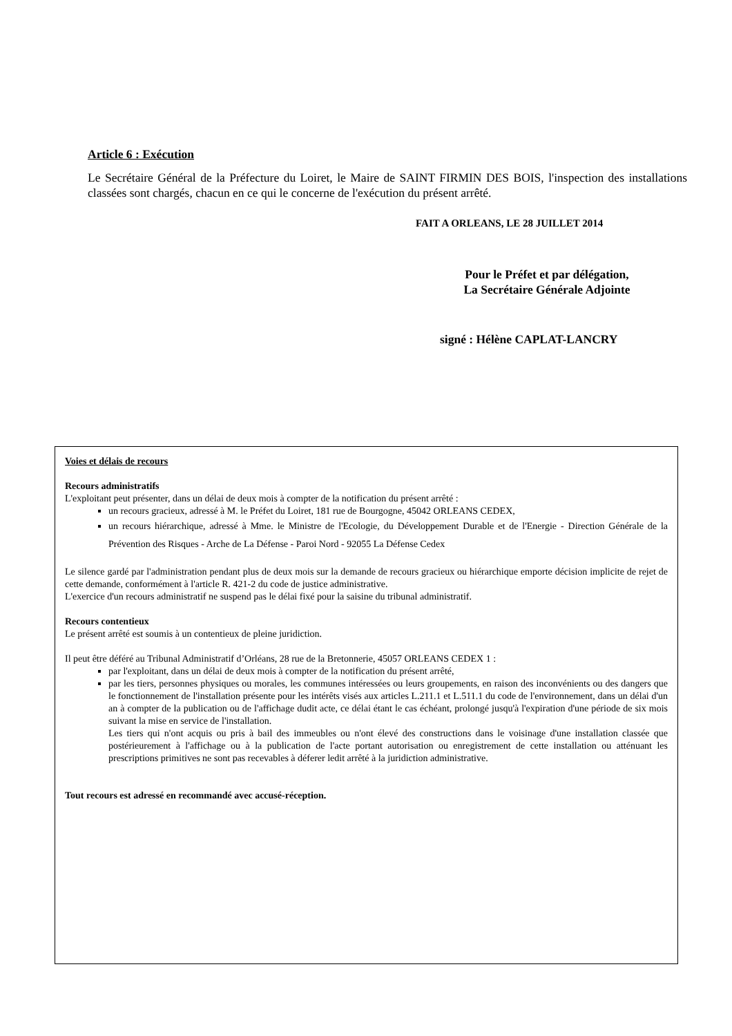Article 6 : Exécution
Le Secrétaire Général de la Préfecture du Loiret, le Maire de SAINT FIRMIN DES BOIS, l'inspection des installations classées sont chargés, chacun en ce qui le concerne de l'exécution du présent arrêté.
FAIT A ORLEANS, LE 28 JUILLET 2014
Pour le Préfet et par délégation,
La Secrétaire Générale Adjointe
signé : Hélène CAPLAT-LANCRY
Voies et délais de recours
Recours administratifs
L'exploitant peut présenter, dans un délai de deux mois à compter de la notification du présent arrêté :
un recours gracieux, adressé à M. le Préfet du Loiret, 181 rue de Bourgogne, 45042 ORLEANS CEDEX,
un recours hiérarchique, adressé à Mme. le Ministre de l'Ecologie, du Développement Durable et de l'Energie - Direction Générale de la Prévention des Risques - Arche de La Défense - Paroi Nord - 92055 La Défense Cedex
Le silence gardé par l'administration pendant plus de deux mois sur la demande de recours gracieux ou hiérarchique emporte décision implicite de rejet de cette demande, conformément à l'article R. 421-2 du code de justice administrative.
L'exercice d'un recours administratif ne suspend pas le délai fixé pour la saisine du tribunal administratif.
Recours contentieux
Le présent arrêté est soumis à un contentieux de pleine juridiction.
Il peut être déféré au Tribunal Administratif d’Orléans, 28 rue de la Bretonnerie, 45057 ORLEANS CEDEX 1 :
par l'exploitant, dans un délai de deux mois à compter de la notification du présent arrêté,
par les tiers, personnes physiques ou morales, les communes intéressées ou leurs groupements, en raison des inconvénients ou des dangers que le fonctionnement de l'installation présente pour les intérêts visés aux articles L.211.1 et L.511.1 du code de l'environnement, dans un délai d'un an à compter de la publication ou de l'affichage dudit acte, ce délai étant le cas échéant, prolongé jusqu'à l'expiration d'une période de six mois suivant la mise en service de l'installation.
Les tiers qui n'ont acquis ou pris à bail des immeubles ou n'ont élevé des constructions dans le voisinage d'une installation classée que postérieurement à l'affichage ou à la publication de l'acte portant autorisation ou enregistrement de cette installation ou atténuant les prescriptions primitives ne sont pas recevables à déferer ledit arrêté à la juridiction administrative.
Tout recours est adressé en recommandé avec accusé-réception.